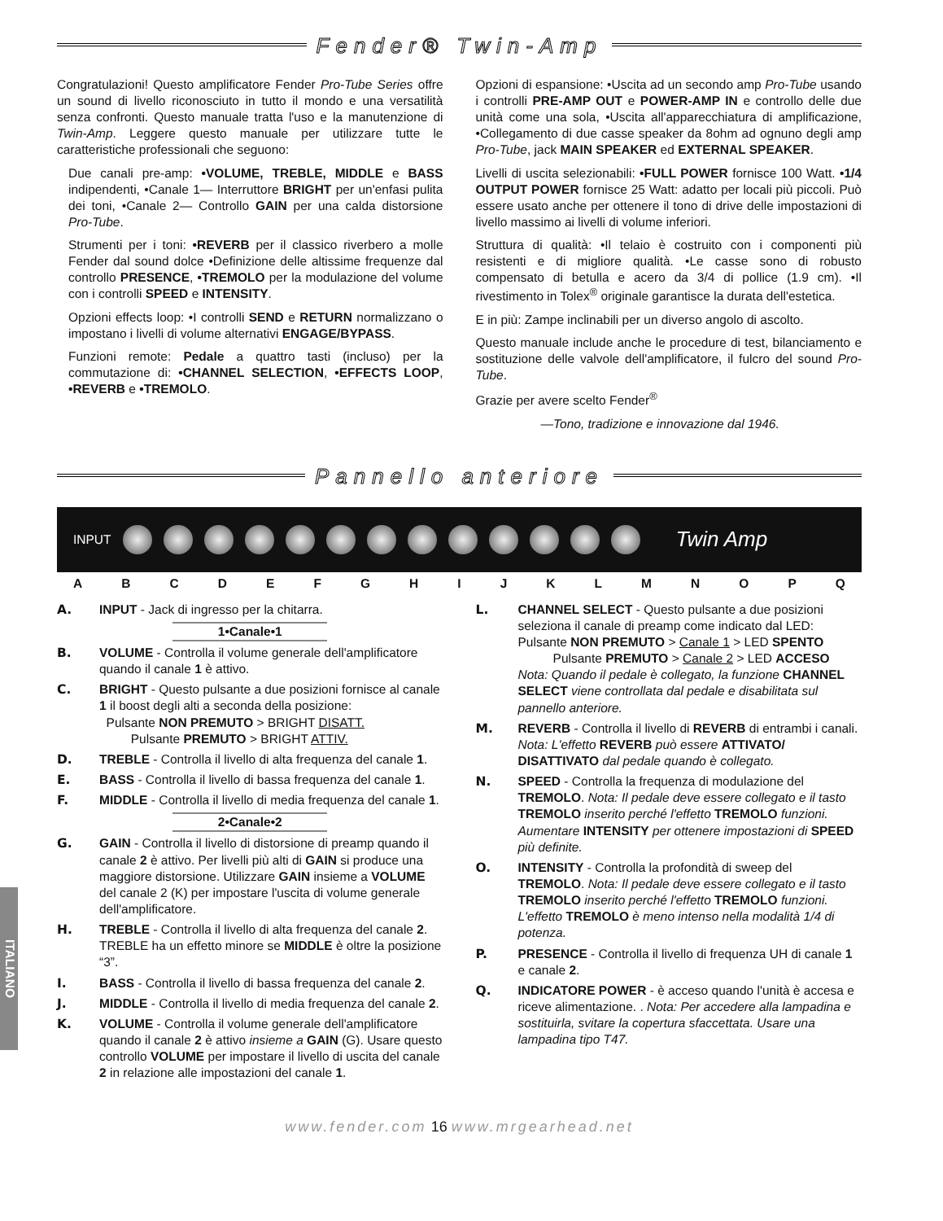Fender® Twin-Amp
Congratulazioni! Questo amplificatore Fender Pro-Tube Series offre un sound di livello riconosciuto in tutto il mondo e una versatilità senza confronti. Questo manuale tratta l'uso e la manutenzione di Twin-Amp. Leggere questo manuale per utilizzare tutte le caratteristiche professionali che seguono:
Due canali pre-amp: •VOLUME, TREBLE, MIDDLE e BASS indipendenti, •Canale 1— Interruttore BRIGHT per un'enfasi pulita dei toni, •Canale 2— Controllo GAIN per una calda distorsione Pro-Tube.
Strumenti per i toni: •REVERB per il classico riverbero a molle Fender dal sound dolce •Definizione delle altissime frequenze dal controllo PRESENCE, •TREMOLO per la modulazione del volume con i controlli SPEED e INTENSITY.
Opzioni effects loop: •I controlli SEND e RETURN normalizzano o impostano i livelli di volume alternativi ENGAGE/BYPASS.
Funzioni remote: Pedale a quattro tasti (incluso) per la commutazione di: •CHANNEL SELECTION, •EFFECTS LOOP, •REVERB e •TREMOLO.
Opzioni di espansione: •Uscita ad un secondo amp Pro-Tube usando i controlli PRE-AMP OUT e POWER-AMP IN e controllo delle due unità come una sola, •Uscita all'apparecchiatura di amplificazione, •Collegamento di due casse speaker da 8ohm ad ognuno degli amp Pro-Tube, jack MAIN SPEAKER ed EXTERNAL SPEAKER.
Livelli di uscita selezionabili: •FULL POWER fornisce 100 Watt. •1/4 OUTPUT POWER fornisce 25 Watt: adatto per locali più piccoli. Può essere usato anche per ottenere il tono di drive delle impostazioni di livello massimo ai livelli di volume inferiori.
Struttura di qualità: •Il telaio è costruito con i componenti più resistenti e di migliore qualità. •Le casse sono di robusto compensato di betulla e acero da 3/4 di pollice (1.9 cm). •Il rivestimento in Tolex<sup>®</sup> originale garantisce la durata dell'estetica.
E in più: Zampe inclinabili per un diverso angolo di ascolto.
Questo manuale include anche le procedure di test, bilanciamento e sostituzione delle valvole dell'amplificatore, il fulcro del sound Pro-Tube.
Grazie per avere scelto Fender<sup>®</sup>
—Tono, tradizione e innovazione dal 1946.
Pannello anteriore
INPUT
Twin Amp
A B C D E F G H I J K L M N O P Q
ITALIANO
A. INPUT - Jack di ingresso per la chitarra.
1•Canale•1
B. VOLUME - Controlla il volume generale dell'amplificatore quando il canale 1 è attivo.
C. BRIGHT - Questo pulsante a due posizioni fornisce al canale 1 il boost degli alti a seconda della posizione:
Pulsante NON PREMUTO > BRIGHT DISATT.
Pulsante PREMUTO > BRIGHT ATTIV.
D. TREBLE - Controlla il livello di alta frequenza del canale 1.
E. BASS - Controlla il livello di bassa frequenza del canale 1.
F. MIDDLE - Controlla il livello di media frequenza del canale 1.
2•Canale•2
G. GAIN - Controlla il livello di distorsione di preamp quando il canale 2 è attivo. Per livelli più alti di GAIN si produce una maggiore distorsione. Utilizzare GAIN insieme a VOLUME del canale 2 (K) per impostare l'uscita di volume generale dell'amplificatore.
H. TREBLE - Controlla il livello di alta frequenza del canale 2. TREBLE ha un effetto minore se MIDDLE è oltre la posizione “3”.
I. BASS - Controlla il livello di bassa frequenza del canale 2.
J. MIDDLE - Controlla il livello di media frequenza del canale 2.
K. VOLUME - Controlla il volume generale dell'amplificatore quando il canale 2 è attivo insieme a GAIN (G). Usare questo controllo VOLUME per impostare il livello di uscita del canale 2 in relazione alle impostazioni del canale 1.
L. CHANNEL SELECT - Questo pulsante a due posizioni seleziona il canale di preamp come indicato dal LED:
Pulsante NON PREMUTO > Canale 1 > LED SPENTO
Pulsante PREMUTO > Canale 2 > LED ACCESO
Nota: Quando il pedale è collegato, la funzione CHANNEL SELECT viene controllata dal pedale e disabilitata sul pannello anteriore.
M. REVERB - Controlla il livello di REVERB di entrambi i canali. Nota: L'effetto REVERB può essere ATTIVATO/ DISATTIVATO dal pedale quando è collegato.
N. SPEED - Controlla la frequenza di modulazione del TREMOLO. Nota: Il pedale deve essere collegato e il tasto TREMOLO inserito perché l'effetto TREMOLO funzioni. Aumentare INTENSITY per ottenere impostazioni di SPEED più definite.
O. INTENSITY - Controlla la profondità di sweep del TREMOLO. Nota: Il pedale deve essere collegato e il tasto TREMOLO inserito perché l'effetto TREMOLO funzioni. L'effetto TREMOLO è meno intenso nella modalità 1/4 di potenza.
P. PRESENCE - Controlla il livello di frequenza UH di canale 1 e canale 2.
Q. INDICATORE POWER - è acceso quando l'unità è accesa e riceve alimentazione. . Nota: Per accedere alla lampadina e sostituirla, svitare la copertura sfaccettata. Usare una lampadina tipo T47.
www.fender.com 16 www.mrgearhead.net